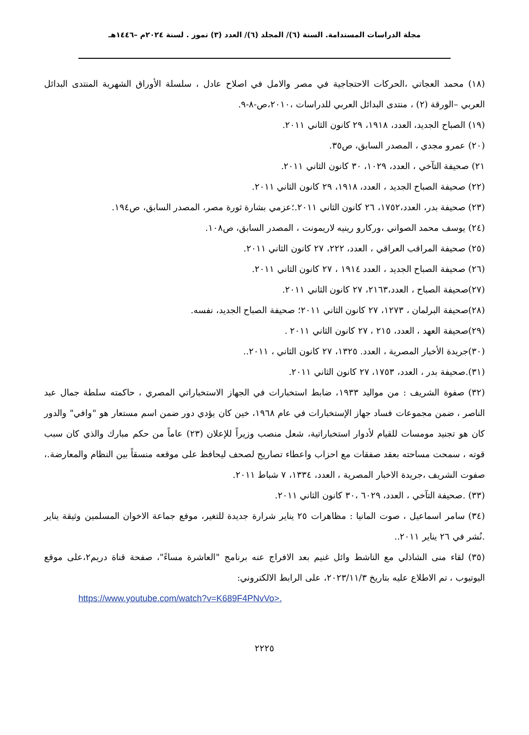مجلة الدراسات المستدامة. السنة (٦)/ المجلد (٦)/ العدد (٣) تموز . لسنة ٢٠٢٤م –١٤٤٦هـ
(١٨) محمد العجاتي ،الحركات الاحتجاجية في مصر والامل في اصلاح عادل ، سلسلة الأوراق الشهرية المنتدى البدائل العربي –الورقة (٢) ، منتدى البدائل العربي للدراسات ،٢٠١٠،ص-٨-٩.
(١٩) الصباح الجديد، العدد، ١٩١٨، ٢٩ كانون الثاني ٢٠١١.
(٢٠) عمرو مجدي ، المصدر السابق، ص٣٥.
٢١) صحيفة التآخي ، العدد، ١٠٢٩، ٣٠ كانون الثاني ٢٠١١.
(٢٢) صحيفة الصباح الجديد ، العدد، ١٩١٨، ٢٩ كانون الثاني ٢٠١١.
(٢٣) صحيفة بدر، العدد،١٧٥٢، ٢٦ كانون الثاني ٢٠١١.؛عزمي بشارة ثورة مصر، المصدر السابق، ص١٩٤.
(٢٤) يوسف محمد الصواني ،وركارو رينيه لاريمونت ، المصدر السابق، ص١٠٨.
(٢٥) صحيفة المراقب العراقي ، العدد، ٢٢٢، ٢٧ كانون الثاني ٢٠١١.
(٢٦) صحيفة الصباح الجديد ، العدد ١٩١٤ ، ٢٧ كانون الثاني ٢٠١١.
(٢٧)صحيفة الصباح ، العدد،٢١٦٣، ٢٧ كانون الثاني ٢٠١١.
(٢٨)صحيفة البرلمان ، ١٢٧٣، ٢٧ كانون الثاني ٢٠١١؛ صحيفة الصباح الجديد، نفسه.
(٢٩)صحيفة العهد ، العدد، ٢١٥ ، ٢٧ كانون الثاني ٢٠١١ .
(٣٠)جريدة الأخبار المصرية ، العدد. ١٣٢٥، ٢٧ كانون الثاني ، ٢٠١١..
(٣١).صحيفة بدر ، العدد، ١٧٥٣، ٢٧ كانون الثاني ٢٠١١.
(٣٢) صفوة الشريف : من مواليد ١٩٣٣، ضابط استخبارات في الجهاز الاستخباراتي المصري ، حاكمته سلطة جمال عبد الناصر ، ضمن مجموعات فساد جهاز الإستخبارات في عام ١٩٦٨، خين كان يؤدي دور ضمن اسم مستعار هو "وافي" والدور كان هو تجنيد مومسات للقيام لأدوار استخباراتية، شعل منصب وزيراً للإعلان (٢٣) عاماً من حكم مبارك والذي كان سبب قوته ، سمحت مساحته بعقد صفقات مع احزاب واعطاء تصاريح لصحف ليحافظ على موقعه منسقاً بين النظام والمعارضة.، صفوت الشريف ،جريدة الاخبار المصرية ، العدد، ١٣٣٤، ٧ شباط ٢٠١١.
(٣٣) .صحيفة التآخي ، العدد، ٦٠٢٩ ،٣٠ كانون الثاني ٢٠١١.
(٣٤) سامر اسماعيل ، صوت المانيا : مظاهرات ٢٥ يناير شرارة جديدة للتغير، موفع جماعة الاخوان المسلمين وثيقة يناير .نُشر في ٢٦ يناير ٢٠١١..
(٣٥) لقاء منى الشاذلي مع الناشط وائل غنيم بعد الافراج عنه برنامج "العاشرة مساءً"، صفحة قناة دريم٢،على موقع اليوتيوب ، تم الاطلاع عليه بتاريخ ٢٠٢٣/١١/٣، على الرابط الالكتروني:
https://www.youtube.com/watch?v=K689F4PNvVo>.
٢٢٢٥